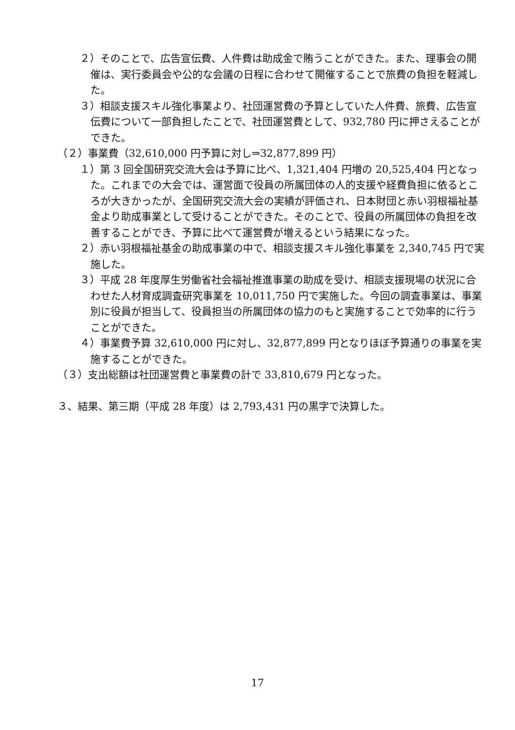２）そのことで、広告宣伝費、人件費は助成金で賄うことができた。また、理事会の開催は、実行委員会や公的な会議の日程に合わせて開催することで旅費の負担を軽減した。
３）相談支援スキル強化事業より、社団運営費の予算としていた人件費、旅費、広告宣伝費について一部負担したことで、社団運営費として、932,780 円に押さえることができた。
（２）事業費（32,610,000 円予算に対し⇒32,877,899 円）
１）第 3 回全国研究交流大会は予算に比べ、1,321,404 円増の 20,525,404 円となった。これまでの大会では、運営面で役員の所属団体の人的支援や経費負担に依るところが大きかったが、全国研究交流大会の実績が評価され、日本財団と赤い羽根福祉基金より助成事業として受けることができた。そのことで、役員の所属団体の負担を改善することができ、予算に比べて運営費が増えるという結果になった。
２）赤い羽根福祉基金の助成事業の中で、相談支援スキル強化事業を 2,340,745 円で実施した。
３）平成 28 年度厚生労働省社会福祉推進事業の助成を受け、相談支援現場の状況に合わせた人材育成調査研究事業を 10,011,750 円で実施した。今回の調査事業は、事業別に役員が担当して、役員担当の所属団体の協力のもと実施することで効率的に行うことができた。
４）事業費予算 32,610,000 円に対し、32,877,899 円となりほぼ予算通りの事業を実施することができた。
（３）支出総額は社団運営費と事業費の計で 33,810,679 円となった。
３、結果、第三期（平成 28 年度）は 2,793,431 円の黒字で決算した。
17